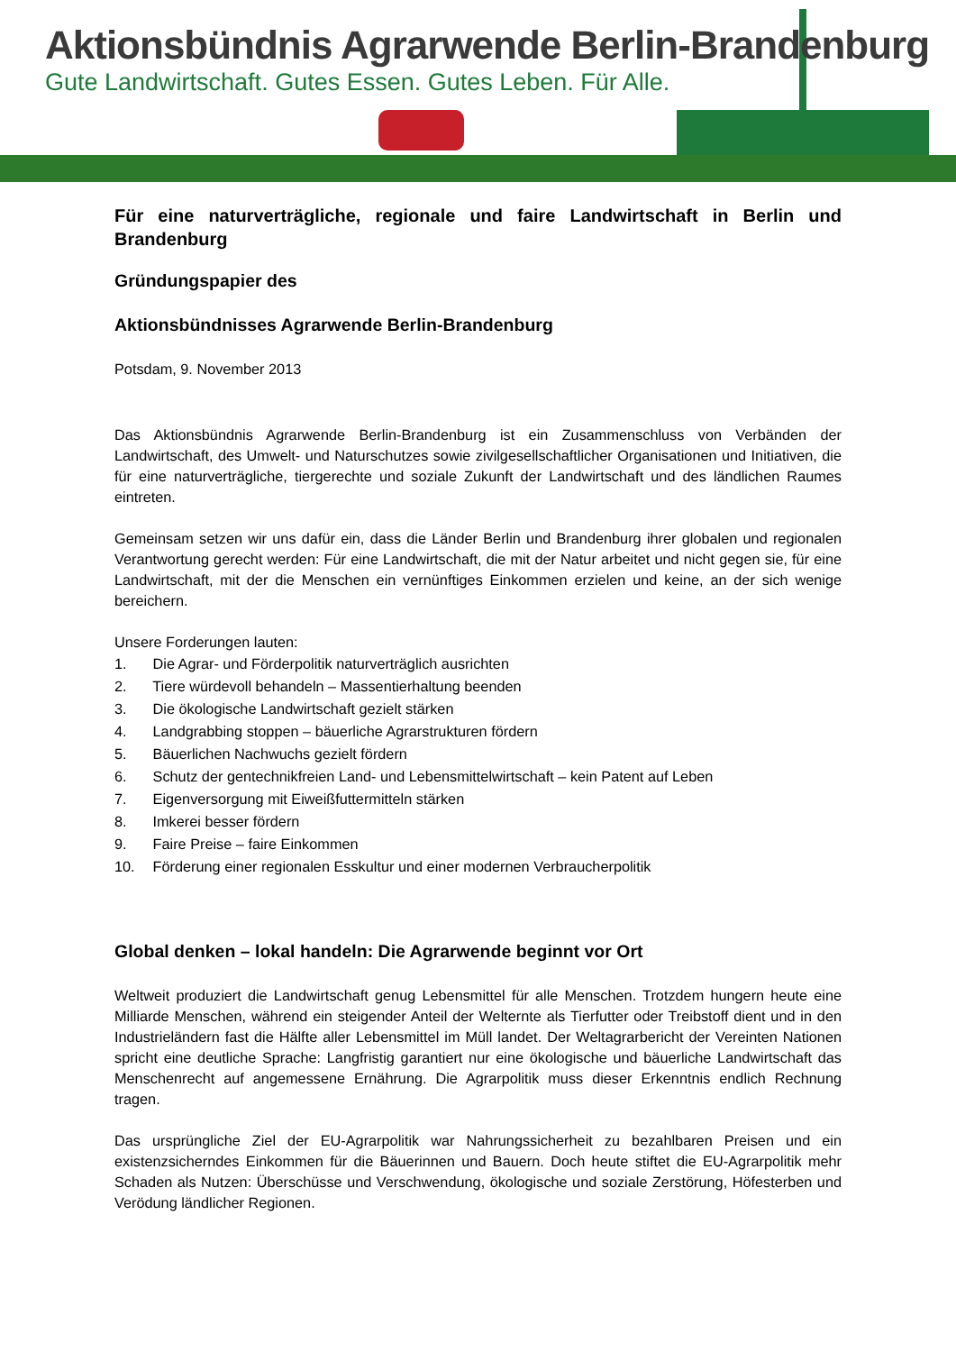Aktionsbündnis Agrarwende Berlin-Brandenburg
Gute Landwirtschaft. Gutes Essen. Gutes Leben. Für Alle.
Für eine naturverträgliche, regionale und faire Landwirtschaft in Berlin und Brandenburg
Gründungspapier des
Aktionsbündnisses Agrarwende Berlin-Brandenburg
Potsdam, 9. November 2013
Das Aktionsbündnis Agrarwende Berlin-Brandenburg ist ein Zusammenschluss von Verbänden der Landwirtschaft, des Umwelt- und Naturschutzes sowie zivilgesellschaftlicher Organisationen und Initiativen, die für eine naturverträgliche, tiergerechte und soziale Zukunft der Landwirtschaft und des ländlichen Raumes eintreten.
Gemeinsam setzen wir uns dafür ein, dass die Länder Berlin und Brandenburg ihrer globalen und regionalen Verantwortung gerecht werden: Für eine Landwirtschaft, die mit der Natur arbeitet und nicht gegen sie, für eine Landwirtschaft, mit der die Menschen ein vernünftiges Einkommen erzielen und keine, an der sich wenige bereichern.
Unsere Forderungen lauten:
1. Die Agrar- und Förderpolitik naturverträglich ausrichten
2. Tiere würdevoll behandeln – Massentierhaltung beenden
3. Die ökologische Landwirtschaft gezielt stärken
4. Landgrabbing stoppen – bäuerliche Agrarstrukturen fördern
5. Bäuerlichen Nachwuchs gezielt fördern
6. Schutz der gentechnikfreien Land- und Lebensmittelwirtschaft – kein Patent auf Leben
7. Eigenversorgung mit Eiweißfuttermitteln stärken
8. Imkerei besser fördern
9. Faire Preise – faire Einkommen
10. Förderung einer regionalen Esskultur und einer modernen Verbraucherpolitik
Global denken – lokal handeln: Die Agrarwende beginnt vor Ort
Weltweit produziert die Landwirtschaft genug Lebensmittel für alle Menschen. Trotzdem hungern heute eine Milliarde Menschen, während ein steigender Anteil der Welternte als Tierfutter oder Treibstoff dient und in den Industrieländern fast die Hälfte aller Lebensmittel im Müll landet. Der Weltagrarbericht der Vereinten Nationen spricht eine deutliche Sprache: Langfristig garantiert nur eine ökologische und bäuerliche Landwirtschaft das Menschenrecht auf angemessene Ernährung. Die Agrarpolitik muss dieser Erkenntnis endlich Rechnung tragen.
Das ursprüngliche Ziel der EU-Agrarpolitik war Nahrungssicherheit zu bezahlbaren Preisen und ein existenzsicherndes Einkommen für die Bäuerinnen und Bauern. Doch heute stiftet die EU-Agrarpolitik mehr Schaden als Nutzen: Überschüsse und Verschwendung, ökologische und soziale Zerstörung, Höfesterben und Verödung ländlicher Regionen.